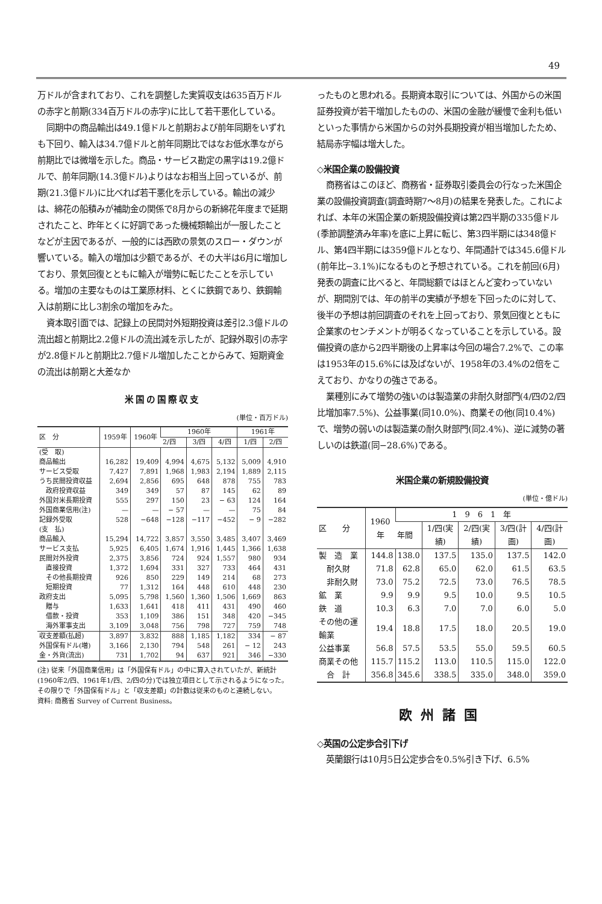49
万ドルが含まれており、これを調整した実質収支は635百万ドルの赤字と前期(334百万ドルの赤字)に比して若干悪化している。
同期中の商品輸出は49.1億ドルと前期および前年同期をいずれも下回り、輸入は34.7億ドルと前年同期比ではなお低水準ながら前期比では微増を示した。商品・サービス勘定の黒字は19.2億ドルで、前年同期(14.3億ドル)よりはなお相当上回っているが、前期(21.3億ドル)に比べれば若干悪化を示している。輸出の減少は、綿花の船積みが補助金の関係で8月からの新綿花年度まで延期されたこと、昨年とくに好調であった機械類輸出が一服したことなどが主因であるが、一般的には西欧の景気のスロー・ダウンが響いている。輸入の増加は少額であるが、その大半は6月に増加しており、景気回復とともに輸入が増勢に転じたことを示している。増加の主要なものは工業原材料、とくに鉄鋼であり、鉄鋼輸入は前期に比し3割余の増加をみた。
資本取引面では、記録上の民間対外短期投資は差引2.3億ドルの流出超と前期比2.2億ドルの流出減を示したが、記録外取引の赤字が2.8億ドルと前期比2.7億ドル増加したことからみて、短期資金の流出は前期と大差なか
米国の国際収支
(単位・百万ドル)
| 区 分 | 1959年 | 1960年 | 1960年 | | | 1961年 | |
| --- | --- | --- | --- | --- | --- | --- | --- |
| | | | 2/四 | 3/四 | 4/四 | 1/四 | 2/四 |
| (受 取) | | | | | | | |
| 商品輸出 | 16,282 | 19,409 | 4,994 | 4,675 | 5,132 | 5,009 | 4,910 |
| サービス受取 | 7,427 | 7,891 | 1,968 | 1,983 | 2,194 | 1,889 | 2,115 |
| うち民間投資収益 | 2,694 | 2,856 | 695 | 648 | 878 | 755 | 783 |
| 政府投資収益 | 349 | 349 | 57 | 87 | 145 | 62 | 89 |
| 外国対米長期投資 | 555 | 297 | 150 | 23 | − 63 | 124 | 164 |
| 外国商業信用(注) | — | — | − 57 | — | — | 75 | 84 |
| 記録外受取 | 528 | −648 | −128 | −117 | −452 | − 9 | −282 |
| (支 払) | | | | | | | |
| 商品輸入 | 15,294 | 14,722 | 3,857 | 3,550 | 3,485 | 3,407 | 3,469 |
| サービス支払 | 5,925 | 6,405 | 1,674 | 1,916 | 1,445 | 1,366 | 1,638 |
| 民間対外投資 | 2,375 | 3,856 | 724 | 924 | 1,557 | 980 | 934 |
| 直接投資 | 1,372 | 1,694 | 331 | 327 | 733 | 464 | 431 |
| その他長期投資 | 926 | 850 | 229 | 149 | 214 | 68 | 273 |
| 短期投資 | 77 | 1,312 | 164 | 448 | 610 | 448 | 230 |
| 政府支出 | 5,095 | 5,798 | 1,560 | 1,360 | 1,506 | 1,669 | 863 |
| 贈与 | 1,633 | 1,641 | 418 | 411 | 431 | 490 | 460 |
| 借款・投資 | 353 | 1,109 | 386 | 151 | 348 | 420 | −345 |
| 海外軍事支出 | 3,109 | 3,048 | 756 | 798 | 727 | 759 | 748 |
| 収支差額(払超) | 3,897 | 3,832 | 888 | 1,185 | 1,182 | 334 | − 87 |
| 外国保有ドル(増) | 3,166 | 2,130 | 794 | 548 | 261 | − 12 | 243 |
| 金・外貨(流出) | 731 | 1,702 | 94 | 637 | 921 | 346 | −330 |
(注) 従来「外国商業信用」は「外国保有ドル」の中に算入されていたが、新統計(1960年2/四、1961年1/四、2/四の分)では独立項目として示されるようになった。その限りで「外国保有ドル」と「収支差額」の計数は従来のものと連続しない。
資料: 商務省 Survey of Current Business。
ったものと思われる。長期資本取引については、外国からの米国証券投資が若干増加したものの、米国の金融が緩慢で金利も低いといった事情から米国からの対外長期投資が相当増加したため、結局赤字幅は増大した。
◇米国企業の設備投資
商務省はこのほど、商務省・証券取引委員会の行なった米国企業の設備投資調査(調査時期7〜8月)の結果を発表した。これによれば、本年の米国企業の新規設備投資は第2四半期の335億ドル(季節調整済み年率)を底に上昇に転じ、第3四半期には348億ドル、第4四半期には359億ドルとなり、年間通計では345.6億ドル(前年比−3.1%)になるものと予想されている。これを前回(6月)発表の調査に比べると、年間総額ではほとんど変わっていないが、期間別では、年の前半の実績が予想を下回ったのに対して、後半の予想は前回調査のそれを上回っており、景気回復とともに企業家のセンチメントが明るくなっていることを示している。設備投資の底から2四半期後の上昇率は今回の場合7.2%で、この率は1953年の15.6%には及ばないが、1958年の3.4%の2倍をこえており、かなりの強さである。
業種別にみて増勢の強いのは製造業の非耐久財部門(4/四の2/四比増加率7.5%)、公益事業(同10.0%)、商業その他(同10.4%)で、増勢の弱いのは製造業の耐久財部門(同2.4%)、逆に減勢の著しいのは鉄道(同−28.6%)である。
米国企業の新規設備投資
(単位・億ドル)
| 区 分 | 1960年 | 1 9 6 1 年 | | | | |
| --- | --- | --- | --- | --- | --- | --- |
| | | 年間 | 1/四(実績) | 2/四(実績) | 3/四(計画) | 4/四(計画) |
| 製 造 業 | 144.8 | 138.0 | 137.5 | 135.0 | 137.5 | 142.0 |
| 耐久財 | 71.8 | 62.8 | 65.0 | 62.0 | 61.5 | 63.5 |
| 非耐久財 | 73.0 | 75.2 | 72.5 | 73.0 | 76.5 | 78.5 |
| 鉱 業 | 9.9 | 9.9 | 9.5 | 10.0 | 9.5 | 10.5 |
| 鉄 道 | 10.3 | 6.3 | 7.0 | 7.0 | 6.0 | 5.0 |
| その他の運輸業 | 19.4 | 18.8 | 17.5 | 18.0 | 20.5 | 19.0 |
| 公益事業 | 56.8 | 57.5 | 53.5 | 55.0 | 59.5 | 60.5 |
| 商業その他 | 115.7 | 115.2 | 113.0 | 110.5 | 115.0 | 122.0 |
| 合 計 | 356.8 | 345.6 | 338.5 | 335.0 | 348.0 | 359.0 |
欧州諸国
◇英国の公定歩合引下げ
英蘭銀行は10月5日公定歩合を0.5%引き下げ、6.5%